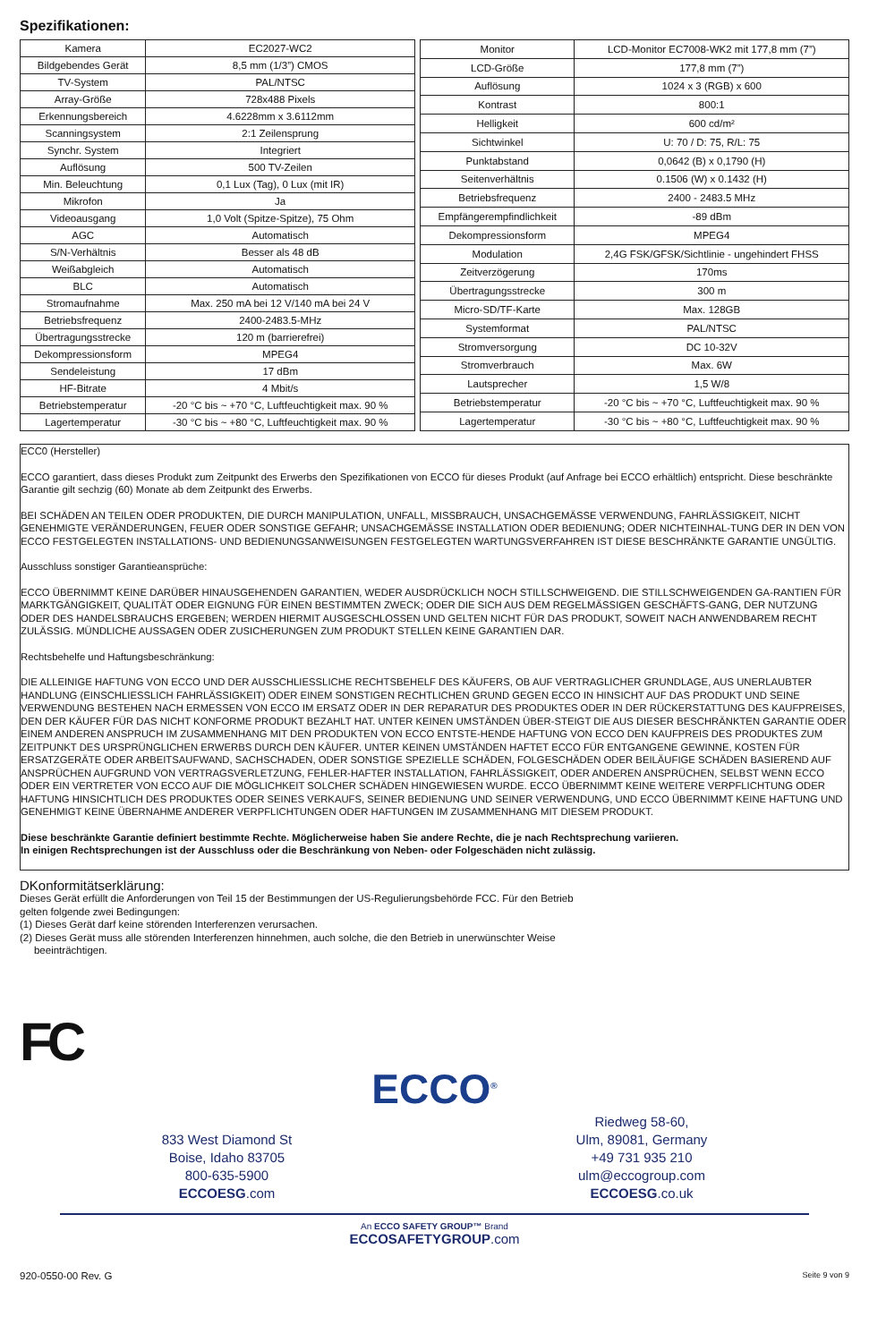Spezifikationen:
| Kamera | EC2027-WC2 |
| Bildgebendes Gerät | 8,5 mm (1/3”) CMOS |
| TV-System | PAL/NTSC |
| Array-Größe | 728x488 Pixels |
| Erkennungsbereich | 4.6228mm x 3.6112mm |
| Scanningsystem | 2:1 Zeilensprung |
| Synchr. System | Integriert |
| Auflösung | 500 TV-Zeilen |
| Min. Beleuchtung | 0,1 Lux (Tag), 0 Lux (mit IR) |
| Mikrofon | Ja |
| Videoausgang | 1,0 Volt (Spitze-Spitze), 75 Ohm |
| AGC | Automatisch |
| S/N-Verhältnis | Besser als 48 dB |
| Weißabgleich | Automatisch |
| BLC | Automatisch |
| Stromaufnahme | Max. 250 mA bei 12 V/140 mA bei 24 V |
| Betriebsfrequenz | 2400-2483.5-MHz |
| Übertragungsstrecke | 120 m (barrierefrei) |
| Dekompressionsform | MPEG4 |
| Sendeleistung | 17 dBm |
| HF-Bitrate | 4 Mbit/s |
| Betriebstemperatur | -20 °C bis ~ +70 °C, Luftfeuchtigkeit max. 90 % |
| Lagertemperatur | -30 °C bis ~ +80 °C, Luftfeuchtigkeit max. 90 % |
| Monitor | LCD-Monitor EC7008-WK2 mit 177,8 mm (7”) |
| LCD-Größe | 177,8 mm (7”) |
| Auflösung | 1024 x 3 (RGB) x 600 |
| Kontrast | 800:1 |
| Helligkeit | 600 cd/m² |
| Sichtwinkel | U: 70 / D: 75, R/L: 75 |
| Punktabstand | 0,0642 (B) x 0,1790 (H) |
| Seitenverhältnis | 0.1506 (W) x 0.1432 (H) |
| Betriebsfrequenz | 2400 - 2483.5 MHz |
| Empfängerempfindlichkeit | -89 dBm |
| Dekompressionsform | MPEG4 |
| Modulation | 2,4G FSK/GFSK/Sichtlinie - ungehindert FHSS |
| Zeitverzögerung | 170ms |
| Übertragungsstrecke | 300 m |
| Micro-SD/TF-Karte | Max. 128GB |
| Systemformat | PAL/NTSC |
| Stromversorgung | DC 10-32V |
| Stromverbrauch | Max. 6W |
| Lautsprecher | 1,5 W/8 |
| Betriebstemperatur | -20 °C bis ~ +70 °C, Luftfeuchtigkeit max. 90 % |
| Lagertemperatur | -30 °C bis ~ +80 °C, Luftfeuchtigkeit max. 90 % |
ECC0 (Hersteller)
ECCO garantiert, dass dieses Produkt zum Zeitpunkt des Erwerbs den Spezifikationen von ECCO für dieses Produkt (auf Anfrage bei ECCO erhältlich) entspricht. Diese beschränkte Garantie gilt sechzig (60) Monate ab dem Zeitpunkt des Erwerbs.
BEI SCHÄDEN AN TEILEN ODER PRODUKTEN, DIE DURCH MANIPULATION, UNFALL, MISSBRAUCH, UNSACHGEMÄSSE VERWENDUNG, FAHRLÄSSIGKEIT, NICHT GENEHMIGTE VERÄNDERUNGEN, FEUER ODER SONSTIGE GEFAHR; UNSACHGEMÄSSE INSTALLATION ODER BEDIENUNG; ODER NICHTEINHAL-TUNG DER IN DEN VON ECCO FESTGELEGTEN INSTALLATIONS- UND BEDIENUNGSANWEISUNGEN FESTGELEGTEN WARTUNGSVERFAHREN IST DIESE BESCHRÄNKTE GARANTIE UNGÜLTIG.
Ausschluss sonstiger Garantieansprüche:
ECCO ÜBERNIMMT KEINE DARÜBER HINAUSGEHENDEN GARANTIEN, WEDER AUSDRÜCKLICH NOCH STILLSCHWEIGEND. DIE STILLSCHWEIGENDEN GA-RANTIEN FÜR MARKTGÄNGIGKEIT, QUALITÄT ODER EIGNUNG FÜR EINEN BESTIMMTEN ZWECK; ODER DIE SICH AUS DEM REGELMÄSSIGEN GESCHÄFTS-GANG, DER NUTZUNG ODER DES HANDELSBRAUCHS ERGEBEN; WERDEN HIERMIT AUSGESCHLOSSEN UND GELTEN NICHT FÜR DAS PRODUKT, SOWEIT NACH ANWENDBAREM RECHT ZULÄSSIG. MÜNDLICHE AUSSAGEN ODER ZUSICHERUNGEN ZUM PRODUKT STELLEN KEINE GARANTIEN DAR.
Rechtsbehelfe und Haftungsbeschränkung:
DIE ALLEINIGE HAFTUNG VON ECCO UND DER AUSSCHLIESSLICHE RECHTSBEHELF DES KÄUFERS, OB AUF VERTRAGLICHER GRUNDLAGE, AUS UNERLAUBTER HANDLUNG (EINSCHLIESSLICH FAHRLÄSSIGKEIT) ODER EINEM SONSTIGEN RECHTLICHEN GRUND GEGEN ECCO IN HINSICHT AUF DAS PRODUKT UND SEINE VERWENDUNG BESTEHEN NACH ERMESSEN VON ECCO IM ERSATZ ODER IN DER REPARATUR DES PRODUKTES ODER IN DER RÜCKERSTATTUNG DES KAUFPREISES, DEN DER KÄUFER FÜR DAS NICHT KONFORME PRODUKT BEZAHLT HAT. UNTER KEINEN UMSTÄNDEN ÜBER-STEIGT DIE AUS DIESER BESCHRÄNKTEN GARANTIE ODER EINEM ANDEREN ANSPRUCH IM ZUSAMMENHANG MIT DEN PRODUKTEN VON ECCO ENTSTE-HENDE HAFTUNG VON ECCO DEN KAUFPREIS DES PRODUKTES ZUM ZEITPUNKT DES URSPRÜNGLICHEN ERWERBS DURCH DEN KÄUFER. UNTER KEINEN UMSTÄNDEN HAFTET ECCO FÜR ENTGANGENE GEWINNE, KOSTEN FÜR ERSATZGERÄTE ODER ARBEITSAUFWAND, SACHSCHADEN, ODER SONSTIGE SPEZIELLE SCHÄDEN, FOLGESCHÄDEN ODER BEILÄUFIGE SCHÄDEN BASIEREND AUF ANSPRÜCHEN AUFGRUND VON VERTRAGSVERLETZUNG, FEHLER-HAFTER INSTALLATION, FAHRLÄSSIGKEIT, ODER ANDEREN ANSPRÜCHEN, SELBST WENN ECCO ODER EIN VERTRETER VON ECCO AUF DIE MÖGLICHKEIT SOLCHER SCHÄDEN HINGEWIESEN WURDE. ECCO ÜBERNIMMT KEINE WEITERE VERPFLICHTUNG ODER HAFTUNG HINSICHTLICH DES PRODUKTES ODER SEINES VERKAUFS, SEINER BEDIENUNG UND SEINER VERWENDUNG, UND ECCO ÜBERNIMMT KEINE HAFTUNG UND GENEHMIGT KEINE ÜBERNAHME ANDERER VERPFLICHTUNGEN ODER HAFTUNGEN IM ZUSAMMENHANG MIT DIESEM PRODUKT.
Diese beschränkte Garantie definiert bestimmte Rechte. Möglicherweise haben Sie andere Rechte, die je nach Rechtsprechung variieren.
In einigen Rechtsprechungen ist der Ausschluss oder die Beschränkung von Neben- oder Folgeschäden nicht zulässig.
DKonformitätserklärung:
Dieses Gerät erfüllt die Anforderungen von Teil 15 der Bestimmungen der US-Regulierungsbehörde FCC. Für den Betrieb
gelten folgende zwei Bedingungen:
(1) Dieses Gerät darf keine störenden Interferenzen verursachen.
(2) Dieses Gerät muss alle störenden Interferenzen hinnehmen, auch solche, die den Betrieb in unerwünschter Weise
beeinträchtigen.
FC
ECCO<sup>®</sup>
833 West Diamond St
Boise, Idaho 83705
800-635-5900
ECCOESG.com
Riedweg 58-60,
Ulm, 89081, Germany
+49 731 935 210
ulm@eccogroup.com
ECCOESG.co.uk
An ECCO SAFETY GROUP™ Brand
ECCOSAFETYGROUP.com
920-0550-00 Rev. G Seite 9 von 9